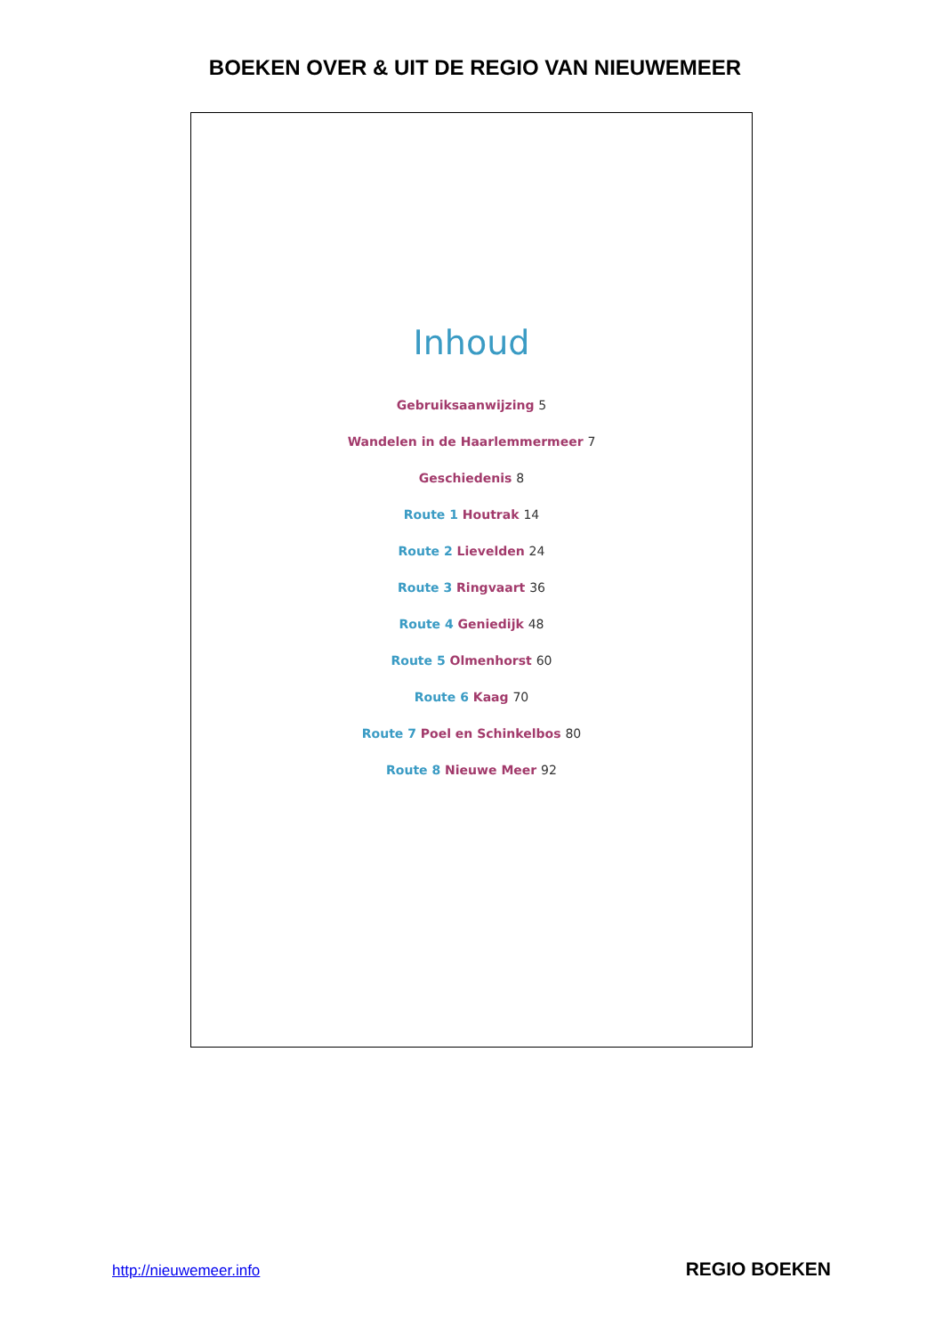BOEKEN OVER & UIT DE REGIO VAN NIEUWEMEER
Inhoud
Gebruiksaanwijzing 5
Wandelen in de Haarlemmermeer 7
Geschiedenis 8
Route 1 Houtrak 14
Route 2 Lievelden 24
Route 3 Ringvaart 36
Route 4 Geniedijk 48
Route 5 Olmenhorst 60
Route 6 Kaag 70
Route 7 Poel en Schinkelbos 80
Route 8 Nieuwe Meer 92
http://nieuwemeer.info REGIO BOEKEN